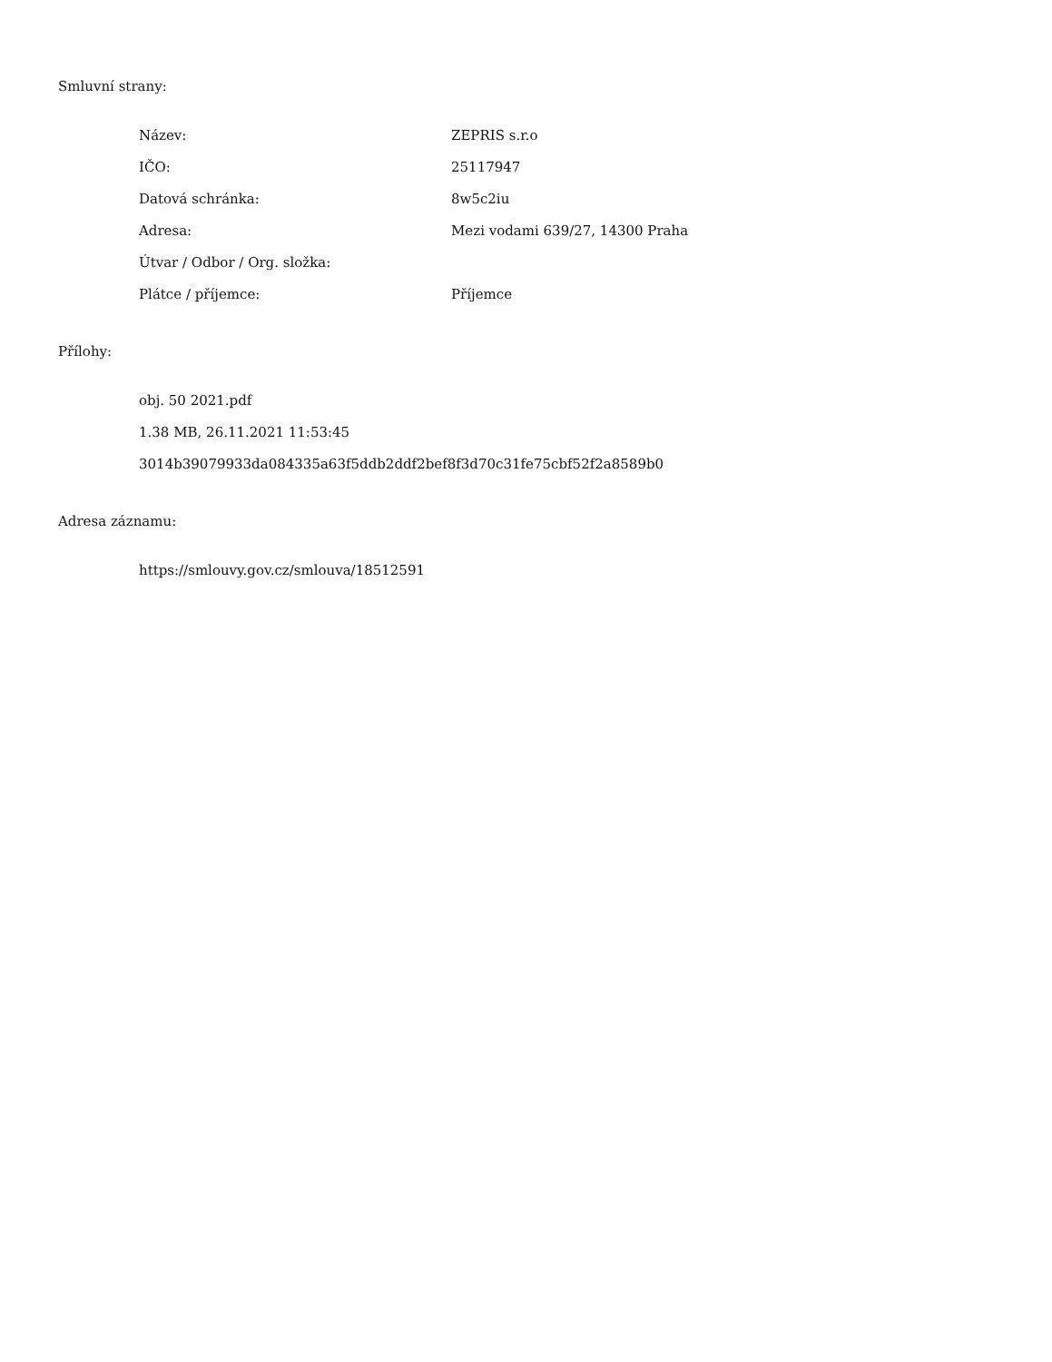Smluvní strany:
| Název: | ZEPRIS s.r.o |
| IČO: | 25117947 |
| Datová schránka: | 8w5c2iu |
| Adresa: | Mezi vodami 639/27, 14300 Praha |
| Útvar / Odbor / Org. složka: | |
| Plátce / příjemce: | Příjemce |
Přílohy:
obj. 50 2021.pdf
1.38 MB, 26.11.2021 11:53:45
3014b39079933da084335a63f5ddb2ddf2bef8f3d70c31fe75cbf52f2a8589b0
Adresa záznamu:
https://smlouvy.gov.cz/smlouva/18512591